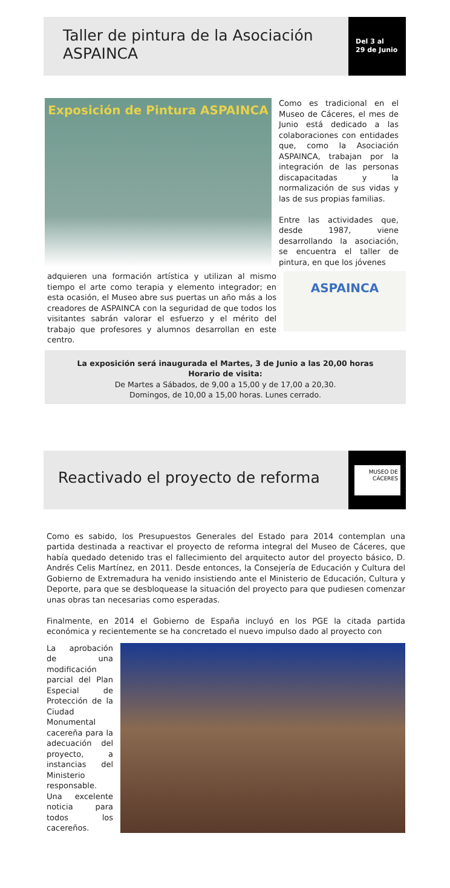Taller de pintura de la Asociación ASPAINCA
Del 3 al
29 de Junio
Exposición de Pintura ASPAINCA
Como es tradicional en el Museo de Cáceres, el mes de Junio está dedicado a las colaboraciones con entidades que, como la Asociación ASPAINCA, trabajan por la integración de las personas discapacitadas y la normalización de sus vidas y las de sus propias familias.
Entre las actividades que, desde 1987, viene desarrollando la asociación, se encuentra el taller de pintura, en que los jóvenes
adquieren una formación artística y utilizan al mismo tiempo el arte como terapia y elemento integrador; en esta ocasión, el Museo abre sus puertas un año más a los creadores de ASPAINCA con la seguridad de que todos los visitantes sabrán valorar el esfuerzo y el mérito del trabajo que profesores y alumnos desarrollan en este centro.
ASPAINCA
La exposición será inaugurada el Martes, 3 de Junio a las 20,00 horas
Horario de visita:
De Martes a Sábados, de 9,00 a 15,00 y de 17,00 a 20,30.
Domingos, de 10,00 a 15,00 horas. Lunes cerrado.
Reactivado el proyecto de reforma
MUSEO DE CÁCERES
Como es sabido, los Presupuestos Generales del Estado para 2014 contemplan una partida destinada a reactivar el proyecto de reforma integral del Museo de Cáceres, que había quedado detenido tras el fallecimiento del arquitecto autor del proyecto básico, D. Andrés Celis Martínez, en 2011. Desde entonces, la Consejería de Educación y Cultura del Gobierno de Extremadura ha venido insistiendo ante el Ministerio de Educación, Cultura y Deporte, para que se desbloquease la situación del proyecto para que pudiesen comenzar unas obras tan necesarias como esperadas.
Finalmente, en 2014 el Gobierno de España incluyó en los PGE la citada partida económica y recientemente se ha concretado el nuevo impulso dado al proyecto con
La aprobación de una modificación parcial del Plan Especial de Protección de la Ciudad Monumental cacereña para la adecuación del proyecto, a instancias del Ministerio responsable. Una excelente noticia para todos los cacereños.